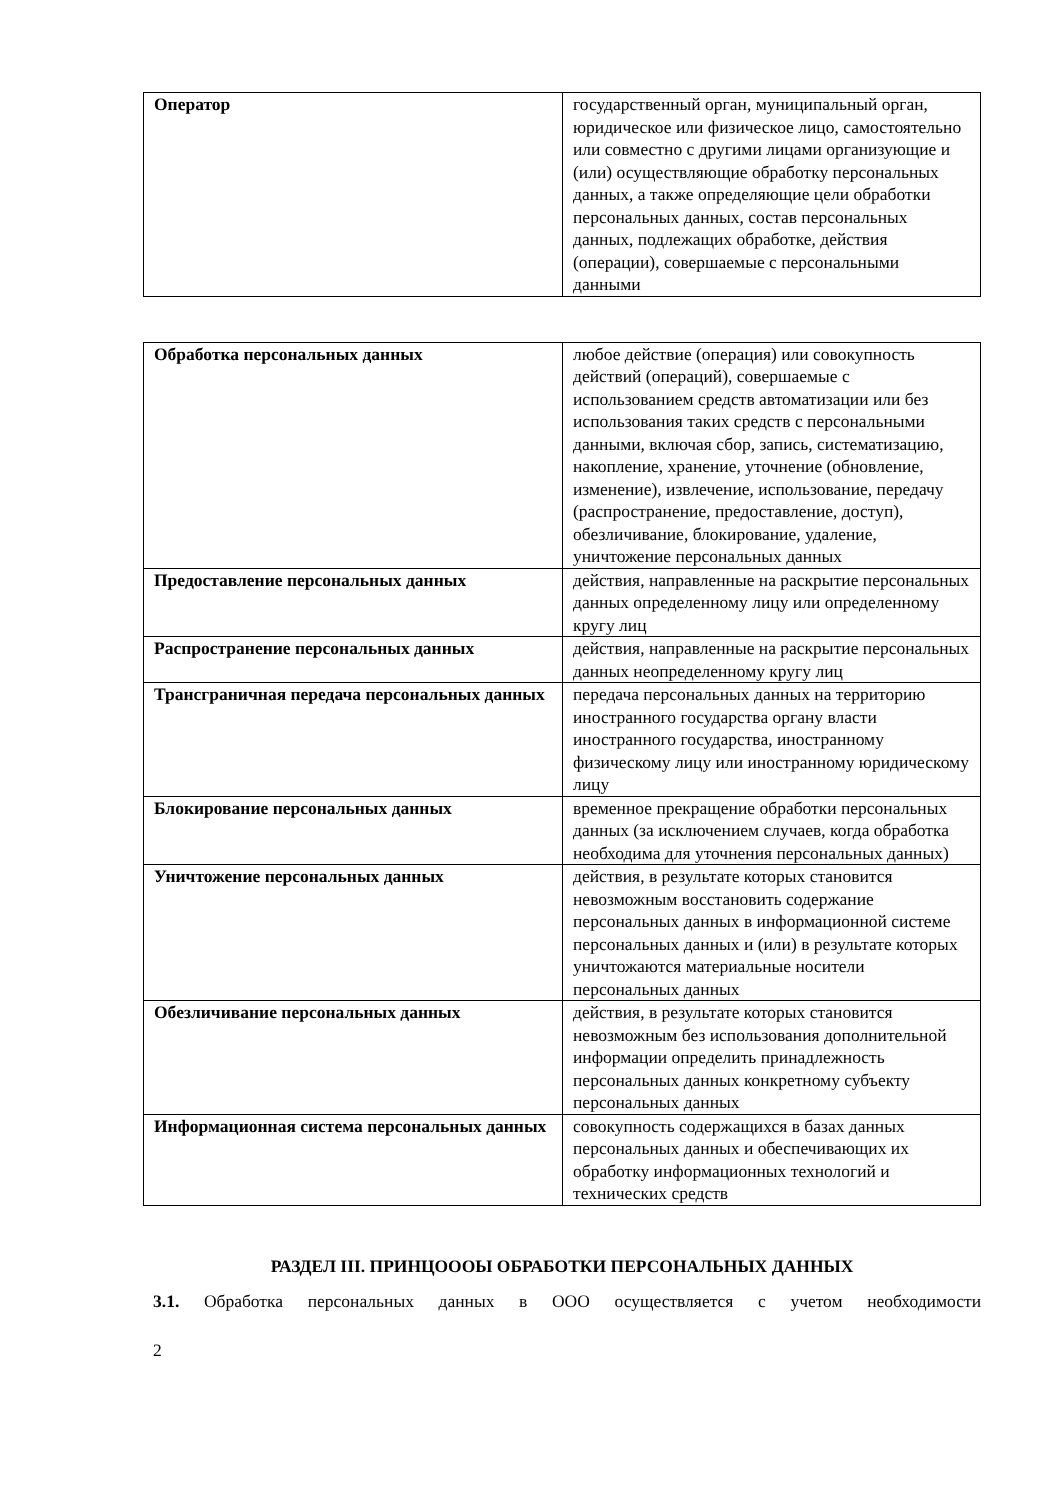| Оператор | государственный орган, муниципальный орган, юридическое или физическое лицо, самостоятельно или совместно с другими лицами организующие и (или) осуществляющие обработку персональных данных, а также определяющие цели обработки персональных данных, состав персональных данных, подлежащих обработке, действия (операции), совершаемые с персональными данными |
| Обработка персональных данных | любое действие (операция) или совокупность действий (операций), совершаемые с использованием средств автоматизации или без использования таких средств с персональными данными, включая сбор, запись, систематизацию, накопление, хранение, уточнение (обновление, изменение), извлечение, использование, передачу (распространение, предоставление, доступ), обезличивание, блокирование, удаление, уничтожение персональных данных |
| Предоставление персональных данных | действия, направленные на раскрытие персональных данных определенному лицу или определенному кругу лиц |
| Распространение персональных данных | действия, направленные на раскрытие персональных данных неопределенному кругу лиц |
| Трансграничная передача персональных данных | передача персональных данных на территорию иностранного государства органу власти иностранного государства, иностранному физическому лицу или иностранному юридическому лицу |
| Блокирование персональных данных | временное прекращение обработки персональных данных (за исключением случаев, когда обработка необходима для уточнения персональных данных) |
| Уничтожение персональных данных | действия, в результате которых становится невозможным восстановить содержание персональных данных в информационной системе персональных данных и (или) в результате которых уничтожаются материальные носители персональных данных |
| Обезличивание персональных данных | действия, в результате которых становится невозможным без использования дополнительной информации определить принадлежность персональных данных конкретному субъекту персональных данных |
| Информационная система персональных данных | совокупность содержащихся в базах данных персональных данных и обеспечивающих их обработку информационных технологий и технических средств |
РАЗДЕЛ III. ПРИНЦОООЫ ОБРАБОТКИ ПЕРСОНАЛЬНЫХ ДАННЫХ
3.1. Обработка персональных данных в ООО осуществляется с учетом необходимости
2